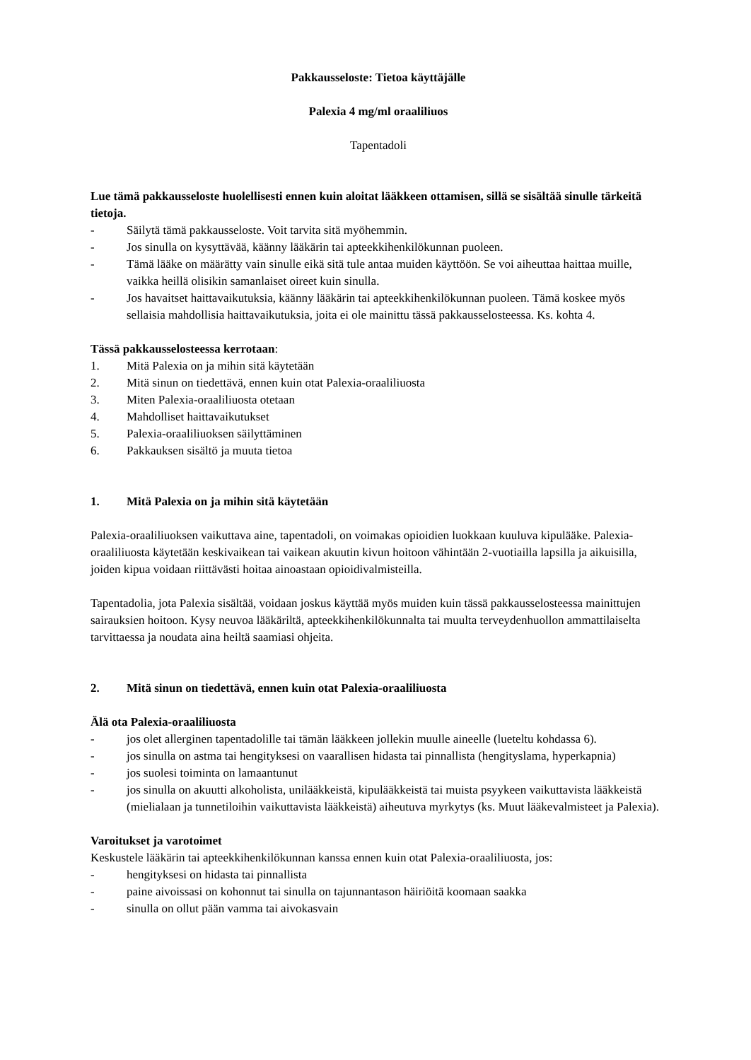Pakkausseloste: Tietoa käyttäjälle
Palexia 4 mg/ml oraaliliuos
Tapentadoli
Lue tämä pakkausseloste huolellisesti ennen kuin aloitat lääkkeen ottamisen, sillä se sisältää sinulle tärkeitä tietoja.
- Säilytä tämä pakkausseloste. Voit tarvita sitä myöhemmin.
- Jos sinulla on kysyttävää, käänny lääkärin tai apteekkihenkilökunnan puoleen.
- Tämä lääke on määrätty vain sinulle eikä sitä tule antaa muiden käyttöön. Se voi aiheuttaa haittaa muille, vaikka heillä olisikin samanlaiset oireet kuin sinulla.
- Jos havaitset haittavaikutuksia, käänny lääkärin tai apteekkihenkilökunnan puoleen. Tämä koskee myös sellaisia mahdollisia haittavaikutuksia, joita ei ole mainittu tässä pakkausselosteessa. Ks. kohta 4.
Tässä pakkausselosteessa kerrotaan:
1. Mitä Palexia on ja mihin sitä käytetään
2. Mitä sinun on tiedettävä, ennen kuin otat Palexia-oraaliliuosta
3. Miten Palexia-oraaliliuosta otetaan
4. Mahdolliset haittavaikutukset
5. Palexia-oraaliliuoksen säilyttäminen
6. Pakkauksen sisältö ja muuta tietoa
1. Mitä Palexia on ja mihin sitä käytetään
Palexia-oraaliliuoksen vaikuttava aine, tapentadoli, on voimakas opioidien luokkaan kuuluva kipulääke. Palexia-oraaliliuosta käytetään keskivaikean tai vaikean akuutin kivun hoitoon vähintään 2-vuotiailla lapsilla ja aikuisilla, joiden kipua voidaan riittävästi hoitaa ainoastaan opioidivalmisteilla.
Tapentadolia, jota Palexia sisältää, voidaan joskus käyttää myös muiden kuin tässä pakkausselosteessa mainittujen sairauksien hoitoon. Kysy neuvoa lääkäriltä, apteekkihenkilökunnalta tai muulta terveydenhuollon ammattilaiselta tarvittaessa ja noudata aina heiltä saamiasi ohjeita.
2. Mitä sinun on tiedettävä, ennen kuin otat Palexia-oraaliliuosta
Älä ota Palexia-oraaliliuosta
- jos olet allerginen tapentadolille tai tämän lääkkeen jollekin muulle aineelle (lueteltu kohdassa 6).
- jos sinulla on astma tai hengityksesi on vaarallisen hidasta tai pinnallista (hengityslama, hyperkapnia)
- jos suolesi toiminta on lamaantunut
- jos sinulla on akuutti alkoholista, unilääkkeistä, kipulääkkeistä tai muista psyykeen vaikuttavista lääkkeistä (mielialaan ja tunnetiloihin vaikuttavista lääkkeistä) aiheutuva myrkytys (ks. Muut lääkevalmisteet ja Palexia).
Varoitukset ja varotoimet
Keskustele lääkärin tai apteekkihenkilökunnan kanssa ennen kuin otat Palexia-oraaliliuosta, jos:
- hengityksesi on hidasta tai pinnallista
- paine aivoissasi on kohonnut tai sinulla on tajunnantason häiriöitä koomaan saakka
- sinulla on ollut pään vamma tai aivokasvain